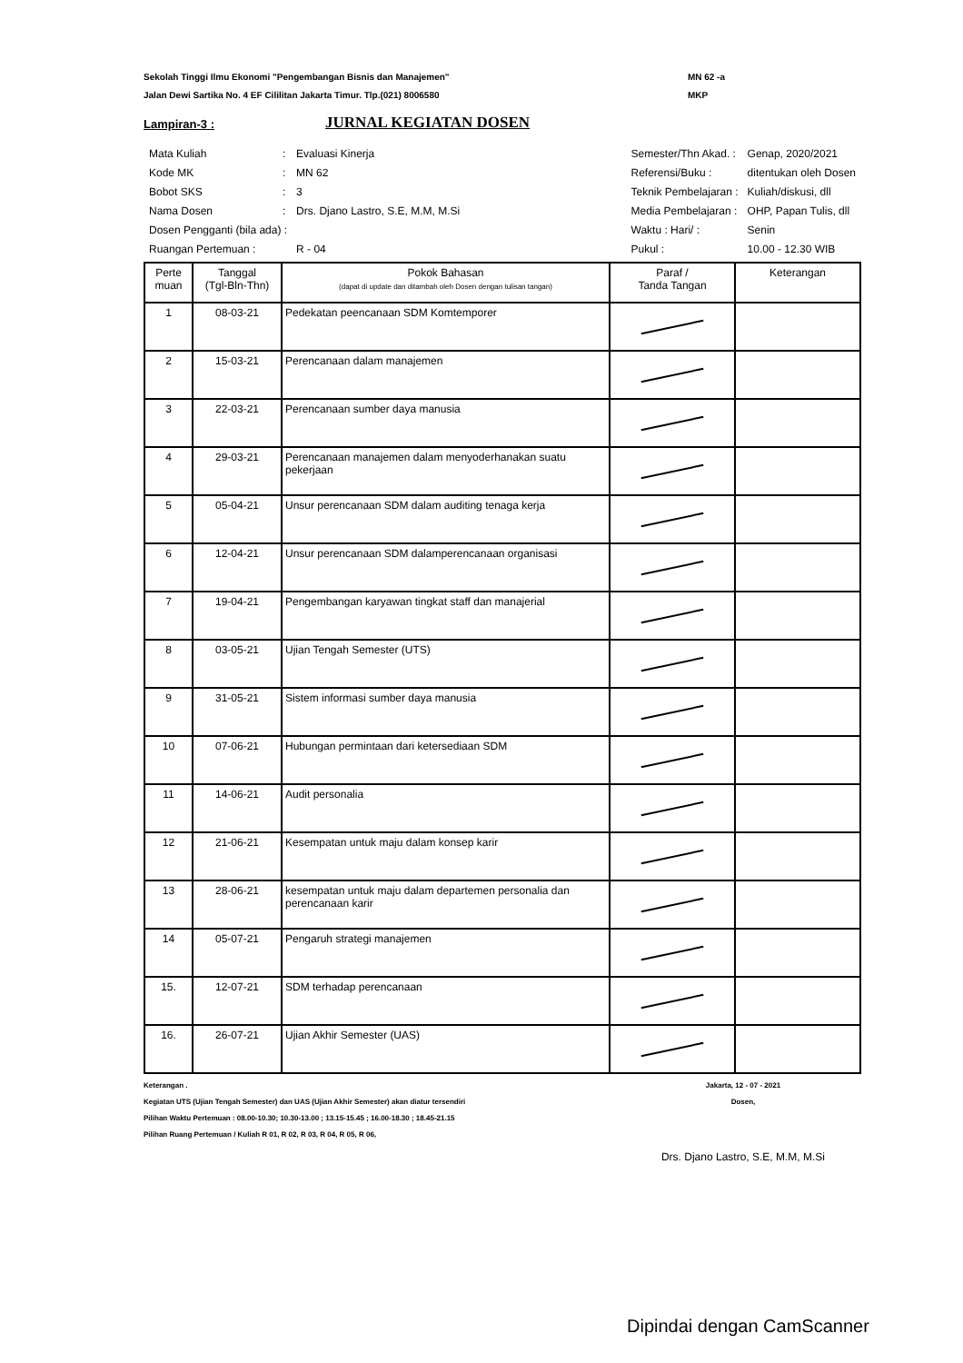Sekolah Tinggi Ilmu Ekonomi "Pengembangan Bisnis dan Manajemen"
Jalan Dewi Sartika No. 4 EF Cililitan Jakarta Timur. Tlp.(021) 8006580
MN 62 -a
MKP
Lampiran-3 :
JURNAL KEGIATAN DOSEN
| Mata Kuliah | : | Evaluasi Kinerja |
| Kode MK | : | MN 62 |
| Bobot SKS | : | 3 |
| Nama Dosen | : | Drs. Djano Lastro, S.E, M.M, M.Si |
| Dosen Pengganti (bila ada) : | | |
| Ruangan Pertemuan : | | R - 04 |
| Semester/Thn Akad. : | Genap, 2020/2021 |
| Referensi/Buku : | ditentukan oleh Dosen |
| Teknik Pembelajaran : | Kuliah/diskusi, dll |
| Media Pembelajaran : | OHP, Papan Tulis, dll |
| Waktu : Hari/ : | Senin |
| Pukul : | 10.00 - 12.30 WIB |
| Perte muan | Tanggal (Tgl-Bln-Thn) | Pokok Bahasan (dapat di update dan ditambah oleh Dosen dengan tulisan tangan) | Paraf / Tanda Tangan | Keterangan |
| --- | --- | --- | --- | --- |
| 1 | 08-03-21 | Pedekatan peencanaan SDM Komtemporer | | |
| 2 | 15-03-21 | Perencanaan dalam manajemen | | |
| 3 | 22-03-21 | Perencanaan sumber daya manusia | | |
| 4 | 29-03-21 | Perencanaan manajemen dalam menyoderhanakan suatu pekerjaan | | |
| 5 | 05-04-21 | Unsur perencanaan SDM dalam auditing tenaga kerja | | |
| 6 | 12-04-21 | Unsur perencanaan SDM dalamperencanaan organisasi | | |
| 7 | 19-04-21 | Pengembangan karyawan tingkat staff dan manajerial | | |
| 8 | 03-05-21 | Ujian Tengah Semester (UTS) | | |
| 9 | 31-05-21 | Sistem informasi sumber daya manusia | | |
| 10 | 07-06-21 | Hubungan permintaan dari ketersediaan SDM | | |
| 11 | 14-06-21 | Audit personalia | | |
| 12 | 21-06-21 | Kesempatan untuk maju dalam konsep karir | | |
| 13 | 28-06-21 | kesempatan untuk maju dalam departemen personalia dan perencanaan karir | | |
| 14 | 05-07-21 | Pengaruh strategi manajemen | | |
| 15. | 12-07-21 | SDM terhadap perencanaan | | |
| 16. | 26-07-21 | Ujian Akhir Semester (UAS) | | |
Keterangan .
Kegiatan UTS (Ujian Tengah Semester) dan UAS (Ujian Akhir Semester) akan diatur tersendiri
Pilihan Waktu Pertemuan : 08.00-10.30; 10.30-13.00 ; 13.15-15.45 ; 16.00-18.30 ; 18.45-21.15
Pilihan Ruang Pertemuan / Kuliah R 01, R 02, R 03, R 04, R 05, R 06,
Jakarta, 12 - 07 - 2021
Dosen,
Drs. Djano Lastro, S.E, M.M, M.Si
Dipindai dengan CamScanner